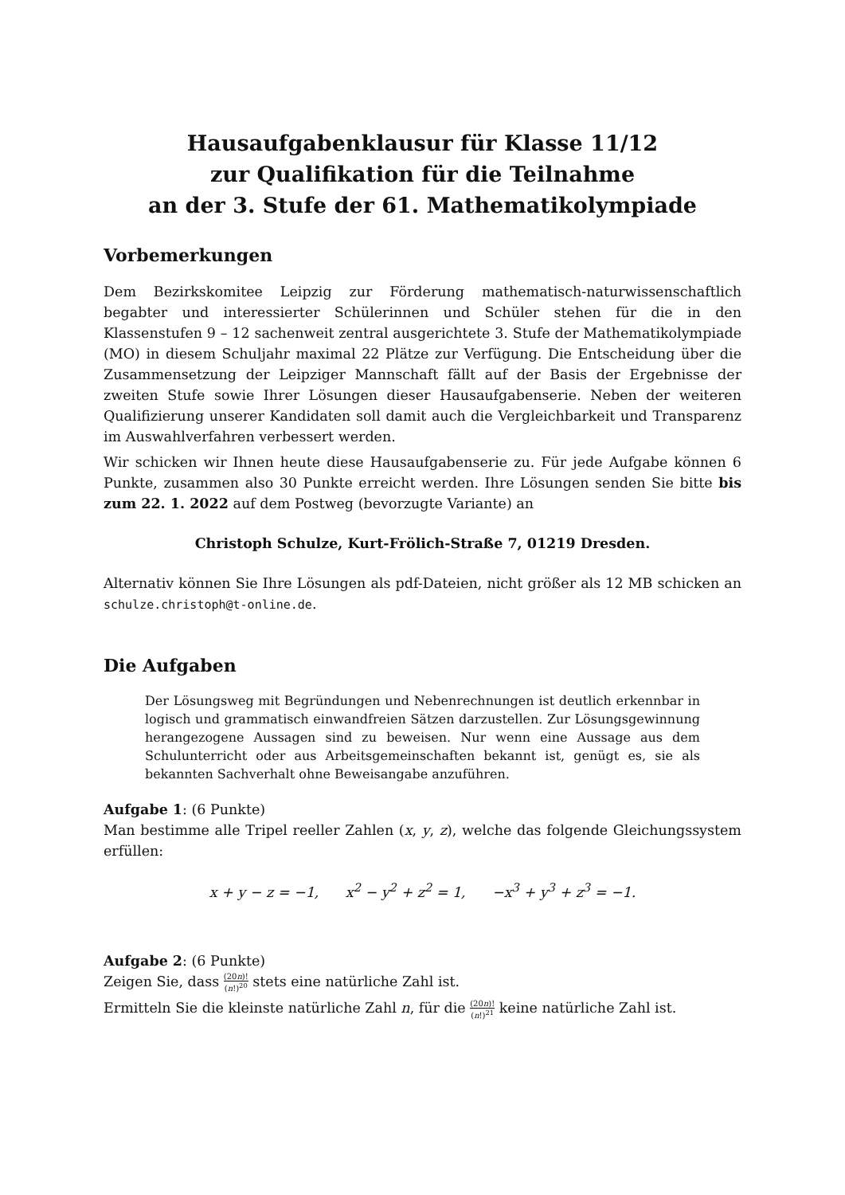Hausaufgabenklausur für Klasse 11/12
zur Qualifikation für die Teilnahme
an der 3. Stufe der 61. Mathematikolympiade
Vorbemerkungen
Dem Bezirkskomitee Leipzig zur Förderung mathematisch-naturwissenschaftlich begabter und interessierter Schülerinnen und Schüler stehen für die in den Klassenstufen 9 – 12 sachenweit zentral ausgerichtete 3. Stufe der Mathematikolympiade (MO) in diesem Schuljahr maximal 22 Plätze zur Verfügung. Die Entscheidung über die Zusammensetzung der Leipziger Mannschaft fällt auf der Basis der Ergebnisse der zweiten Stufe sowie Ihrer Lösungen dieser Hausaufgabenserie. Neben der weiteren Qualifizierung unserer Kandidaten soll damit auch die Vergleichbarkeit und Transparenz im Auswahlverfahren verbessert werden.
Wir schicken wir Ihnen heute diese Hausaufgabenserie zu. Für jede Aufgabe können 6 Punkte, zusammen also 30 Punkte erreicht werden. Ihre Lösungen senden Sie bitte bis zum 22. 1. 2022 auf dem Postweg (bevorzugte Variante) an
Christoph Schulze, Kurt-Frölich-Straße 7, 01219 Dresden.
Alternativ können Sie Ihre Lösungen als pdf-Dateien, nicht größer als 12 MB schicken an schulze.christoph@t-online.de.
Die Aufgaben
Der Lösungsweg mit Begründungen und Nebenrechnungen ist deutlich erkennbar in logisch und grammatisch einwandfreien Sätzen darzustellen. Zur Lösungsgewinnung herangezogene Aussagen sind zu beweisen. Nur wenn eine Aussage aus dem Schulunterricht oder aus Arbeitsgemeinschaften bekannt ist, genügt es, sie als bekannten Sachverhalt ohne Beweisangabe anzuführen.
Aufgabe 1: (6 Punkte)
Man bestimme alle Tripel reeller Zahlen (x, y, z), welche das folgende Gleichungssystem erfüllen:
x + y − z = −1, x<sup>2</sup> − y<sup>2</sup> + z<sup>2</sup> = 1, −x<sup>3</sup> + y<sup>3</sup> + z<sup>3</sup> = −1.
Aufgabe 2: (6 Punkte)
Zeigen Sie, dass (20n)! (n!)<sup>20</sup> stets eine natürliche Zahl ist.
Ermitteln Sie die kleinste natürliche Zahl n, für die (20n)! (n!)<sup>21</sup> keine natürliche Zahl ist.